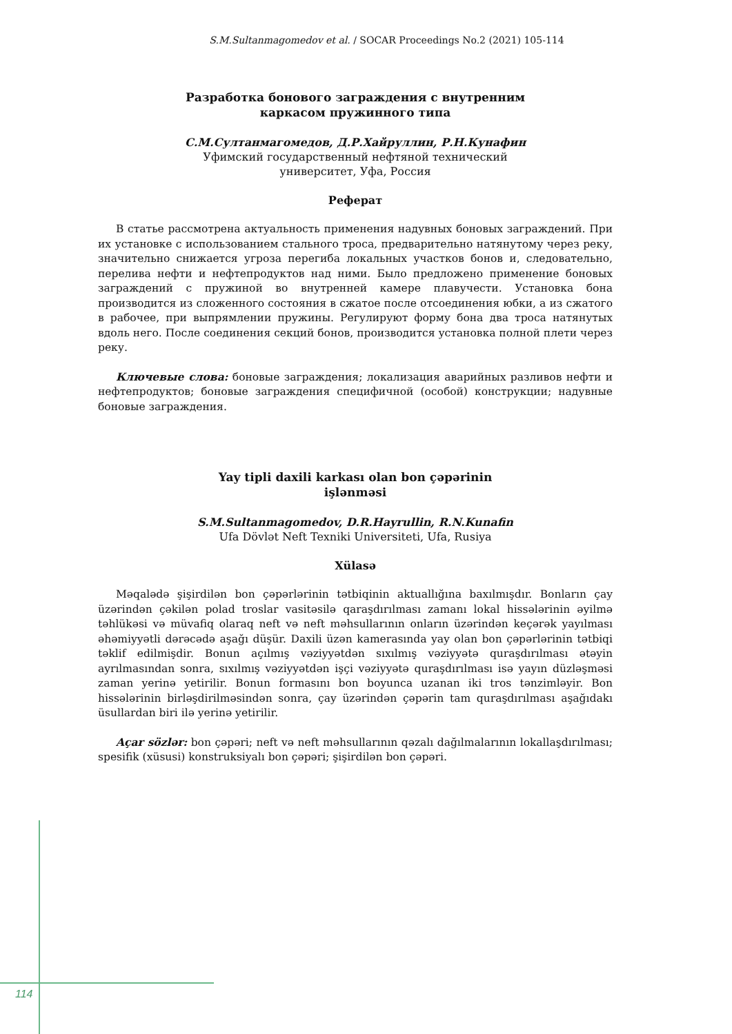S.M.Sultanmagomedov et al. / SOCAR Proceedings No.2 (2021) 105-114
Разработка бонового заграждения с внутренним
каркасом пружинного типа
С.М.Султанмагомедов, Д.Р.Хайруллин, Р.Н.Кунафин
Уфимский государственный нефтяной технический
университет, Уфа, Россия
Реферат
В статье рассмотрена актуальность применения надувных боновых заграждений. При их установке с использованием стального троса, предварительно натянутому через реку, значительно снижается угроза перегиба локальных участков бонов и, следовательно, перелива нефти и нефтепродуктов над ними. Было предложено применение боновых заграждений с пружиной во внутренней камере плавучести. Установка бона производится из сложенного состояния в сжатое после отсоединения юбки, а из сжатого в рабочее, при выпрямлении пружины. Регулируют форму бона два троса натянутых вдоль него. После соединения секций бонов, производится установка полной плети через реку.
Ключевые слова: боновые заграждения; локализация аварийных разливов нефти и нефтепродуктов; боновые заграждения специфичной (особой) конструкции; надувные боновые заграждения.
Yay tipli daxili karkası olan bon çəpərinin
işlənməsi
S.M.Sultanmagomedov, D.R.Hayrullin, R.N.Kunafin
Ufa Dövlət Neft Texniki Universiteti, Ufa, Rusiya
Xülasə
Məqalədə şişirdilən bon çəpərlərinin tətbiqinin aktuallığına baxılmışdır. Bonların çay üzərindən çəkilən polad troslar vasitəsilə qaraşdırılması zamanı lokal hissələrinin əyilmə təhlükəsi və müvafiq olaraq neft və neft məhsullarının onların üzərindən keçərək yayılması əhəmiyyətli dərəcədə aşağı düşür. Daxili üzən kamerasında yay olan bon çəpərlərinin tətbiqi təklif edilmişdir. Bonun açılmış vəziyyətdən sıxılmış vəziyyətə quraşdırılması ətəyin ayrılmasından sonra, sıxılmış vəziyyətdən işçi vəziyyətə quraşdırılması isə yayın düzləşməsi zaman yerinə yetirilir. Bonun formasını bon boyunca uzanan iki tros tənzimləyir. Bon hissələrinin birləşdirilməsindən sonra, çay üzərindən çəpərin tam quraşdırılması aşağıdakı üsullardan biri ilə yerinə yetirilir.
Açar sözlər: bon çəpəri; neft və neft məhsullarının qəzalı dağılmalarının lokallaşdırılması; spesifik (xüsusi) konstruksiyalı bon çəpəri; şişirdilən bon çəpəri.
114